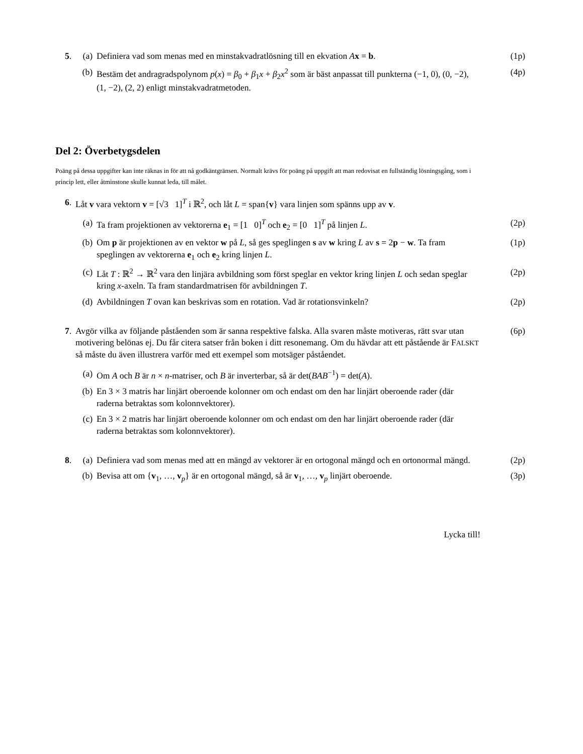5. (a) Definiera vad som menas med en minstakvadratlösning till en ekvation Ax = b. (1p)
(b) Bestäm det andragradspolynom p(x) = β<sub>0</sub> + β<sub>1</sub>x + β<sub>2</sub>x<sup>2</sup> som är bäst anpassat till punkterna (−1, 0), (0, −2), (1, −2), (2, 2) enligt minstakvadratmetoden. (4p)
Del 2: Överbetygsdelen
Poäng på dessa uppgifter kan inte räknas in för att nå godkäntgränsen. Normalt krävs för poäng på uppgift att man redovisat en fullständig lösningsgång, som i princip lett, eller åtminstone skulle kunnat leda, till målet.
6. Låt v vara vektorn v = [√3 1]<sup>T</sup> i ℝ<sup>2</sup>, och låt L = span{v} vara linjen som spänns upp av v.
(a) Ta fram projektionen av vektorerna e<sub>1</sub> = [1 0]<sup>T</sup> och e<sub>2</sub> = [0 1]<sup>T</sup> på linjen L. (2p)
(b) Om p är projektionen av en vektor w på L, så ges speglingen s av w kring L av s = 2p − w. Ta fram speglingen av vektorerna e<sub>1</sub> och e<sub>2</sub> kring linjen L. (1p)
(c) Låt T : ℝ<sup>2</sup> → ℝ<sup>2</sup> vara den linjära avbildning som först speglar en vektor kring linjen L och sedan speglar kring x-axeln. Ta fram standardmatrisen för avbildningen T. (2p)
(d) Avbildningen T ovan kan beskrivas som en rotation. Vad är rotationsvinkeln? (2p)
7. Avgör vilka av följande påståenden som är sanna respektive falska. Alla svaren måste motiveras, rätt svar utan motivering belönas ej. Du får citera satser från boken i ditt resonemang. Om du hävdar att ett påstående är FALSKT så måste du även illustrera varför med ett exempel som motsäger påståendet. (6p)
(a) Om A och B är n × n-matriser, och B är inverterbar, så är det(BAB<sup>−1</sup>) = det(A).
(b) En 3 × 3 matris har linjärt oberoende kolonner om och endast om den har linjärt oberoende rader (där raderna betraktas som kolonnvektorer).
(c) En 3 × 2 matris har linjärt oberoende kolonner om och endast om den har linjärt oberoende rader (där raderna betraktas som kolonnvektorer).
8. (a) Definiera vad som menas med att en mängd av vektorer är en ortogonal mängd och en ortonormal mängd. (2p)
(b) Bevisa att om {v<sub>1</sub>, …, v<sub>p</sub>} är en ortogonal mängd, så är v<sub>1</sub>, …, v<sub>p</sub> linjärt oberoende. (3p)
Lycka till!